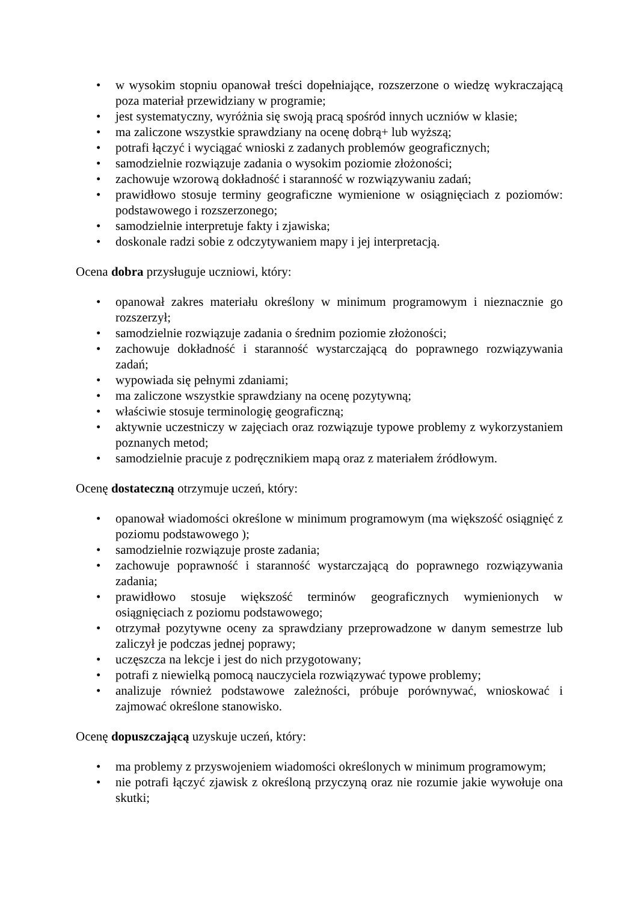• w wysokim stopniu opanował treści dopełniające, rozszerzone o wiedzę wykraczającą poza materiał przewidziany w programie;
• jest systematyczny, wyróżnia się swoją pracą spośród innych uczniów w klasie;
• ma zaliczone wszystkie sprawdziany na ocenę dobrą+ lub wyższą;
• potrafi łączyć i wyciągać wnioski z zadanych problemów geograficznych;
• samodzielnie rozwiązuje zadania o wysokim poziomie złożoności;
• zachowuje wzorową dokładność i staranność w rozwiązywaniu zadań;
• prawidłowo stosuje terminy geograficzne wymienione w osiągnięciach z poziomów: podstawowego i rozszerzonego;
• samodzielnie interpretuje fakty i zjawiska;
• doskonale radzi sobie z odczytywaniem mapy i jej interpretacją.
Ocena dobra przysługuje uczniowi, który:
• opanował zakres materiału określony w minimum programowym i nieznacznie go rozszerzył;
• samodzielnie rozwiązuje zadania o średnim poziomie złożoności;
• zachowuje dokładność i staranność wystarczającą do poprawnego rozwiązywania zadań;
• wypowiada się pełnymi zdaniami;
• ma zaliczone wszystkie sprawdziany na ocenę pozytywną;
• właściwie stosuje terminologię geograficzną;
• aktywnie uczestniczy w zajęciach oraz rozwiązuje typowe problemy z wykorzystaniem poznanych metod;
• samodzielnie pracuje z podręcznikiem mapą oraz z materiałem źródłowym.
Ocenę dostateczną otrzymuje uczeń, który:
• opanował wiadomości określone w minimum programowym (ma większość osiągnięć z poziomu podstawowego );
• samodzielnie rozwiązuje proste zadania;
• zachowuje poprawność i staranność wystarczającą do poprawnego rozwiązywania zadania;
• prawidłowo stosuje większość terminów geograficznych wymienionych w osiągnięciach z poziomu podstawowego;
• otrzymał pozytywne oceny za sprawdziany przeprowadzone w danym semestrze lub zaliczył je podczas jednej poprawy;
• uczęszcza na lekcje i jest do nich przygotowany;
• potrafi z niewielką pomocą nauczyciela rozwiązywać typowe problemy;
• analizuje również podstawowe zależności, próbuje porównywać, wnioskować i zajmować określone stanowisko.
Ocenę dopuszczającą uzyskuje uczeń, który:
• ma problemy z przyswojeniem wiadomości określonych w minimum programowym;
• nie potrafi łączyć zjawisk z określoną przyczyną oraz nie rozumie jakie wywołuje ona skutki;